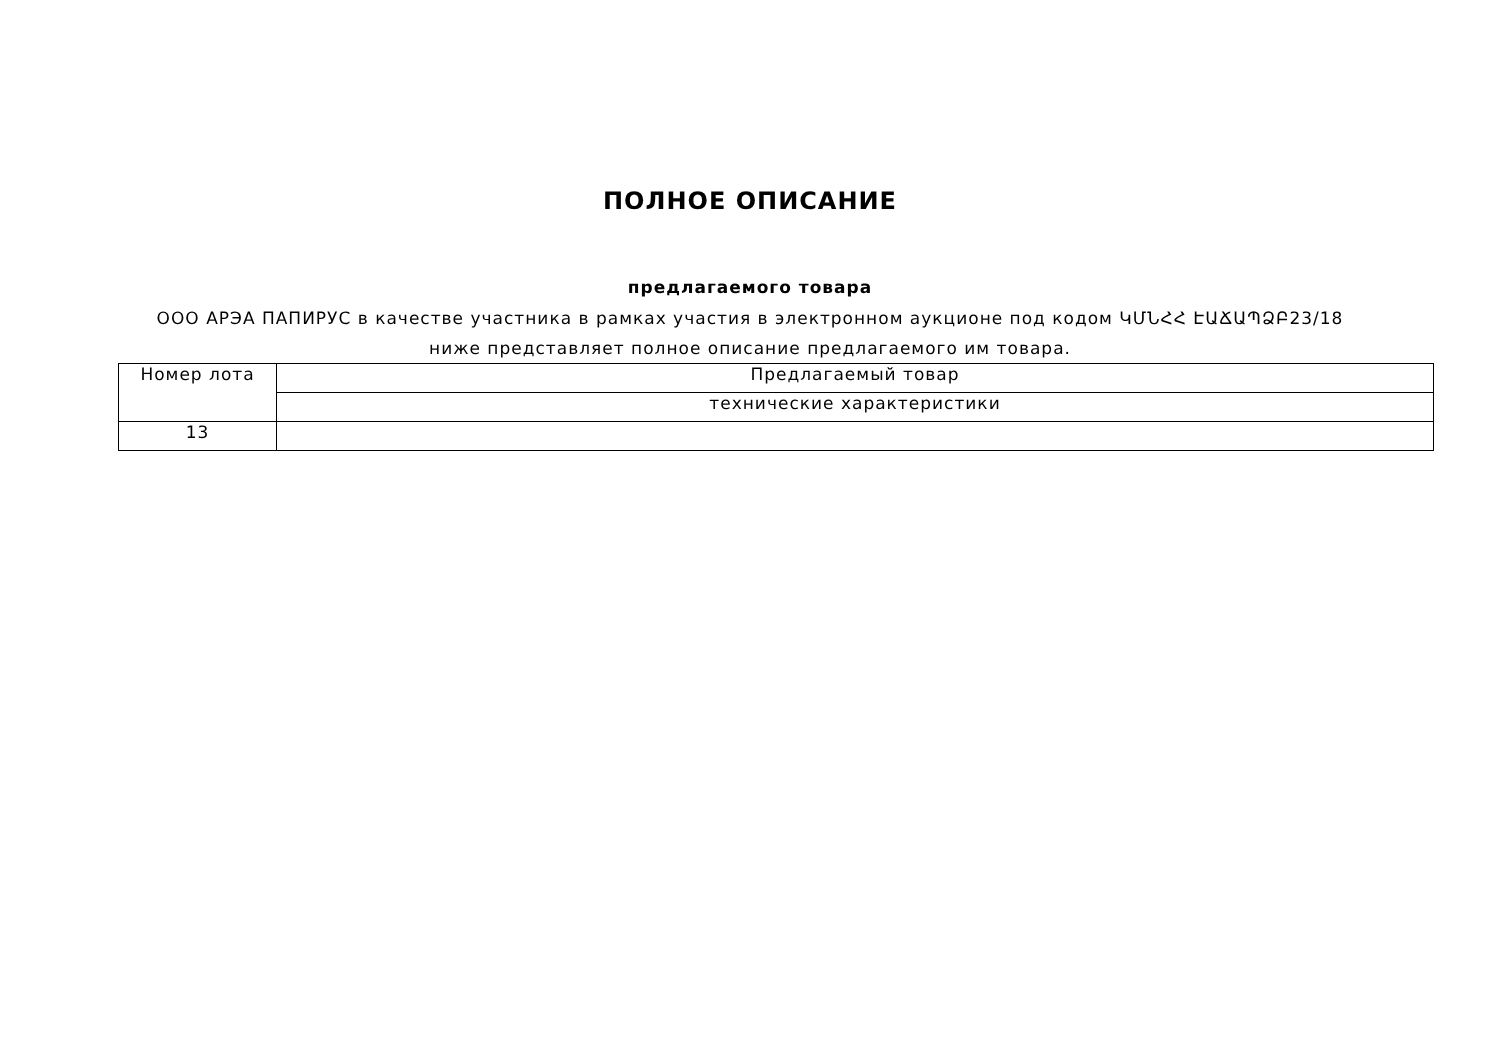ПОЛНОЕ ОПИСАНИЕ
предлагаемого товара
ООО АРЭА ПАПИРУС в качестве участника в рамках участия в электронном аукционе под кодом ԿՄՆՀՀ ԷԱՃԱՊՁԲ23/18 ниже представляет полное описание предлагаемого им товара.
| Номер лота | Предлагаемый товар |
| | технические характеристики |
| 13 | |